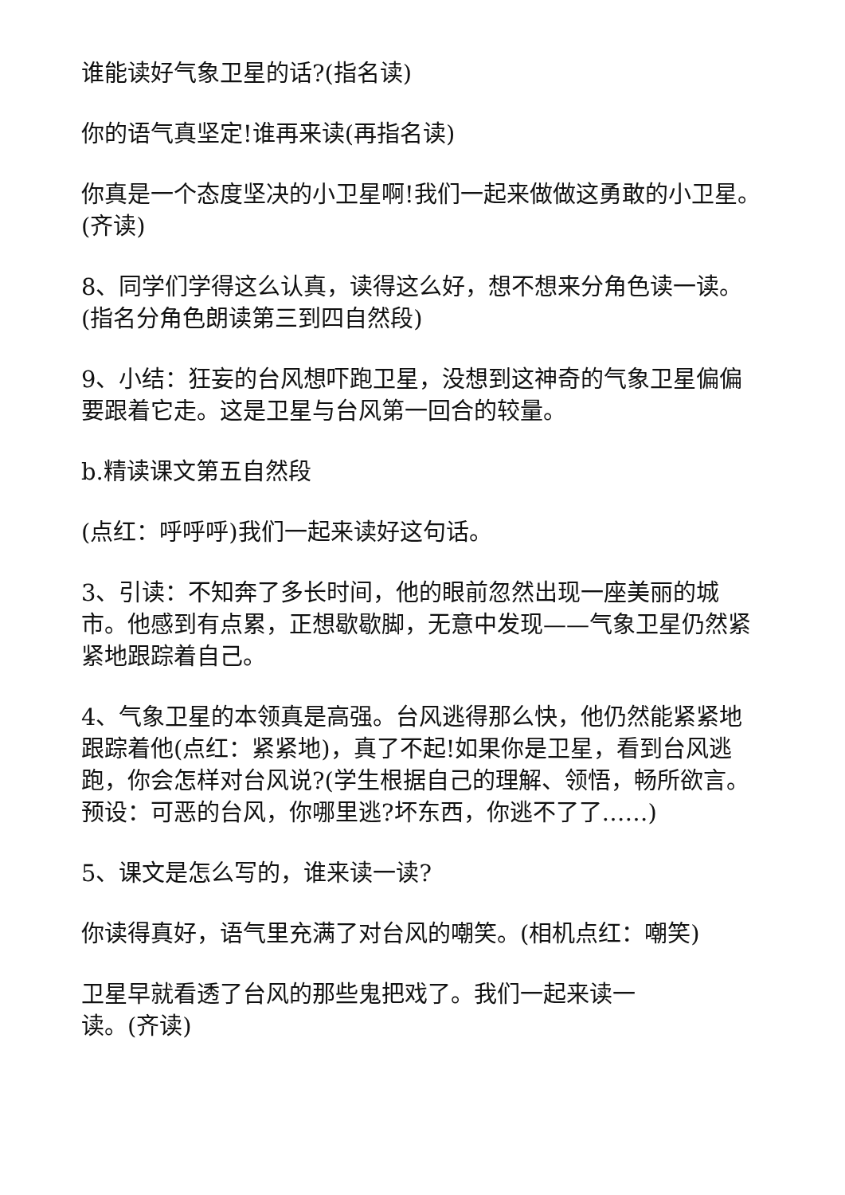谁能读好气象卫星的话?(指名读)
你的语气真坚定!谁再来读(再指名读)
你真是一个态度坚决的小卫星啊!我们一起来做做这勇敢的小卫星。(齐读)
8、同学们学得这么认真，读得这么好，想不想来分角色读一读。(指名分角色朗读第三到四自然段)
9、小结：狂妄的台风想吓跑卫星，没想到这神奇的气象卫星偏偏要跟着它走。这是卫星与台风第一回合的较量。
b.精读课文第五自然段
(点红：呼呼呼)我们一起来读好这句话。
3、引读：不知奔了多长时间，他的眼前忽然出现一座美丽的城市。他感到有点累，正想歇歇脚，无意中发现——气象卫星仍然紧紧地跟踪着自己。
4、气象卫星的本领真是高强。台风逃得那么快，他仍然能紧紧地跟踪着他(点红：紧紧地)，真了不起!如果你是卫星，看到台风逃跑，你会怎样对台风说?(学生根据自己的理解、领悟，畅所欲言。预设：可恶的台风，你哪里逃?坏东西，你逃不了了……)
5、课文是怎么写的，谁来读一读?
你读得真好，语气里充满了对台风的嘲笑。(相机点红：嘲笑)
卫星早就看透了台风的那些鬼把戏了。我们一起来读一
读。(齐读)